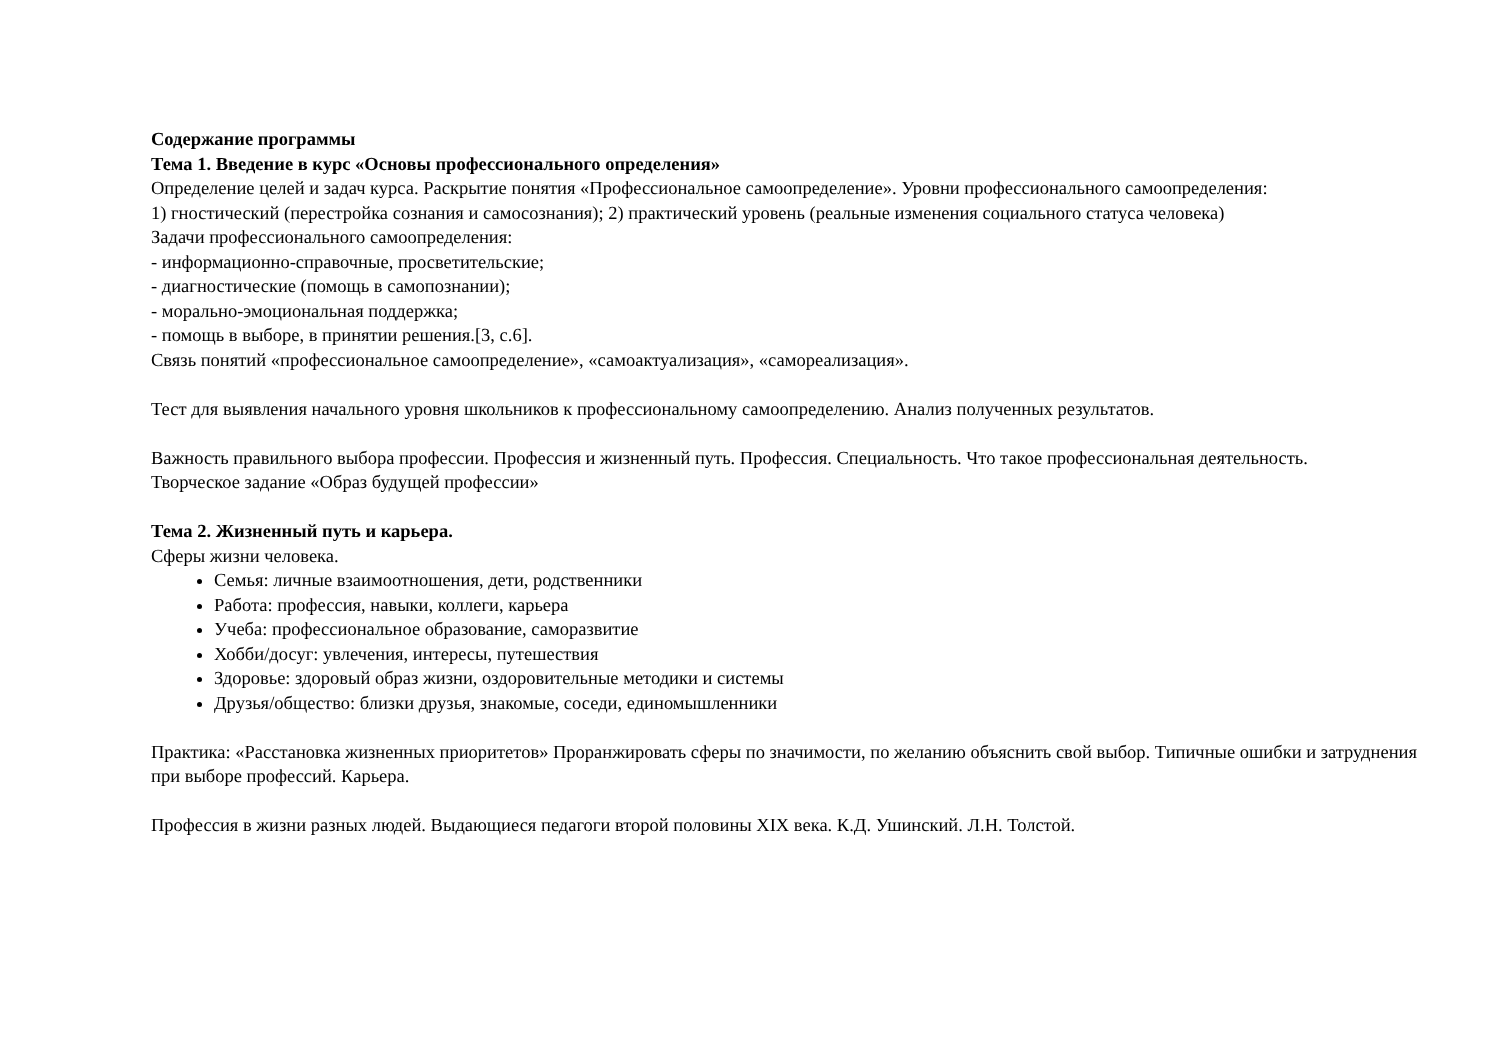Содержание программы
Тема 1. Введение в курс «Основы профессионального определения»
Определение целей и задач курса. Раскрытие понятия «Профессиональное самоопределение». Уровни профессионального самоопределения:
1) гностический (перестройка сознания и самосознания); 2) практический уровень (реальные изменения социального статуса человека)
Задачи профессионального самоопределения:
- информационно-справочные, просветительские;
- диагностические (помощь в самопознании);
- морально-эмоциональная поддержка;
- помощь в выборе, в принятии решения.[3, с.6].
Связь понятий «профессиональное самоопределение», «самоактуализация», «самореализация».
Тест для выявления начального уровня школьников к профессиональному самоопределению. Анализ полученных результатов.
Важность правильного выбора профессии. Профессия и жизненный путь. Профессия. Специальность. Что такое профессиональная деятельность.
Творческое задание «Образ будущей профессии»
Тема 2. Жизненный путь и карьера.
Сферы жизни человека.
Семья: личные взаимоотношения, дети, родственники
Работа: профессия, навыки, коллеги, карьера
Учеба: профессиональное образование, саморазвитие
Хобби/досуг: увлечения, интересы, путешествия
Здоровье: здоровый образ жизни, оздоровительные методики и системы
Друзья/общество: близки друзья, знакомые, соседи, единомышленники
Практика: «Расстановка жизненных приоритетов» Проранжировать сферы по значимости, по желанию объяснить свой выбор. Типичные ошибки и затруднения при выборе профессий. Карьера.
Профессия в жизни разных людей. Выдающиеся педагоги второй половины XIX века. К.Д. Ушинский. Л.Н. Толстой.